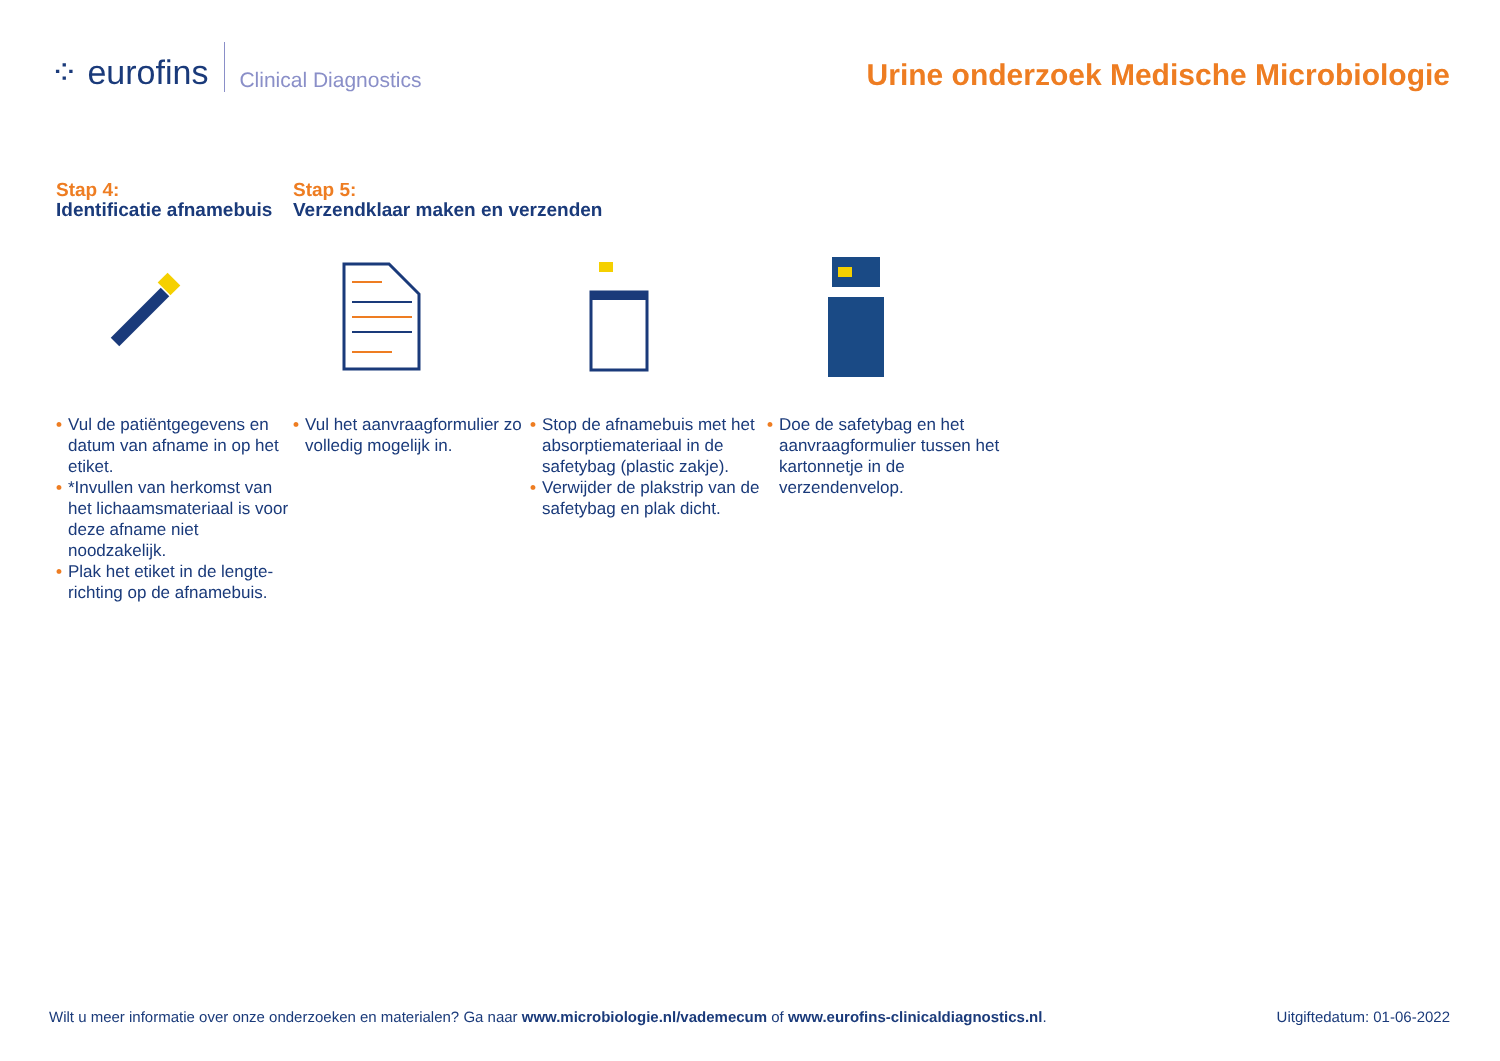⁘ eurofins
Clinical Diagnostics
Urine onderzoek Medische Microbiologie
Stap 4:
Identificatie afnamebuis
Stap 5:
Verzendklaar maken en verzenden
• Vul de patiëntgegevens en datum van afname in op het etiket.
• *Invullen van herkomst van het lichaamsmateriaal is voor deze afname niet noodzakelijk.
• Plak het etiket in de lengte-richting op de afnamebuis.
• Vul het aanvraagformulier zo volledig mogelijk in.
• Stop de afnamebuis met het absorptiemateriaal in de safetybag (plastic zakje).
• Verwijder de plakstrip van de safetybag en plak dicht.
• Doe de safetybag en het aanvraagformulier tussen het kartonnetje in de verzendenvelop.
Wilt u meer informatie over onze onderzoeken en materialen? Ga naar www.microbiologie.nl/vademecum of www.eurofins-clinicaldiagnostics.nl. Uitgiftedatum: 01-06-2022